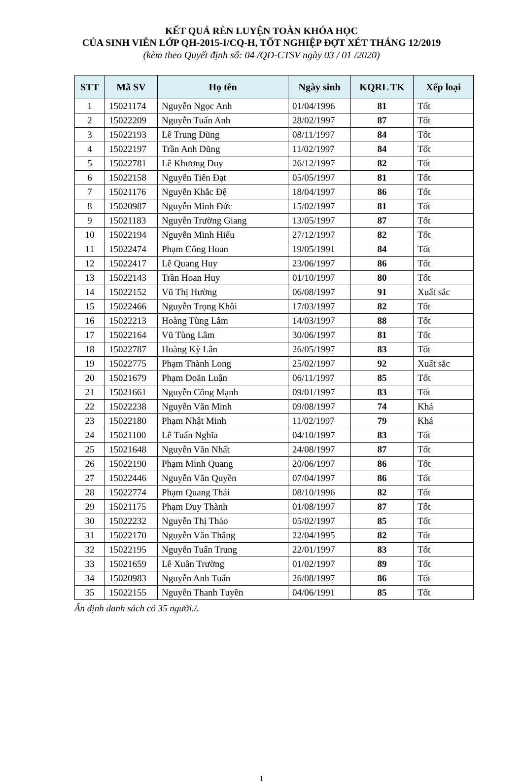KẾT QUẢ RÈN LUYỆN TOÀN KHÓA HỌC
CỦA SINH VIÊN LỚP QH-2015-I/CQ-H, TỐT NGHIỆP ĐỢT XÉT THÁNG 12/2019
(kèm theo Quyết định số: 04 /QĐ-CTSV ngày 03 / 01 /2020)
| STT | Mã SV | Họ tên | Ngày sinh | KQRL TK | Xếp loại |
| --- | --- | --- | --- | --- | --- |
| 1 | 15021174 | Nguyễn Ngọc Anh | 01/04/1996 | 81 | Tốt |
| 2 | 15022209 | Nguyễn Tuấn Anh | 28/02/1997 | 87 | Tốt |
| 3 | 15022193 | Lê Trung Dũng | 08/11/1997 | 84 | Tốt |
| 4 | 15022197 | Trần Anh Dũng | 11/02/1997 | 84 | Tốt |
| 5 | 15022781 | Lê Khương Duy | 26/12/1997 | 82 | Tốt |
| 6 | 15022158 | Nguyễn Tiến Đạt | 05/05/1997 | 81 | Tốt |
| 7 | 15021176 | Nguyễn Khắc Đệ | 18/04/1997 | 86 | Tốt |
| 8 | 15020987 | Nguyễn Minh Đức | 15/02/1997 | 81 | Tốt |
| 9 | 15021183 | Nguyễn Trường Giang | 13/05/1997 | 87 | Tốt |
| 10 | 15022194 | Nguyễn Minh Hiếu | 27/12/1997 | 82 | Tốt |
| 11 | 15022474 | Phạm Công Hoan | 19/05/1991 | 84 | Tốt |
| 12 | 15022417 | Lê Quang Huy | 23/06/1997 | 86 | Tốt |
| 13 | 15022143 | Trần Hoan Huy | 01/10/1997 | 80 | Tốt |
| 14 | 15022152 | Vũ Thị Hường | 06/08/1997 | 91 | Xuất sắc |
| 15 | 15022466 | Nguyễn Trọng Khôi | 17/03/1997 | 82 | Tốt |
| 16 | 15022213 | Hoàng Tùng Lâm | 14/03/1997 | 88 | Tốt |
| 17 | 15022164 | Vũ Tùng Lâm | 30/06/1997 | 81 | Tốt |
| 18 | 15022787 | Hoàng Kỳ Lân | 26/05/1997 | 83 | Tốt |
| 19 | 15022775 | Phạm Thành Long | 25/02/1997 | 92 | Xuất sắc |
| 20 | 15021679 | Phạm Doãn Luận | 06/11/1997 | 85 | Tốt |
| 21 | 15021661 | Nguyễn Công Mạnh | 09/01/1997 | 83 | Tốt |
| 22 | 15022238 | Nguyễn Văn Minh | 09/08/1997 | 74 | Khá |
| 23 | 15022180 | Phạm Nhật Minh | 11/02/1997 | 79 | Khá |
| 24 | 15021100 | Lê Tuấn Nghĩa | 04/10/1997 | 83 | Tốt |
| 25 | 15021648 | Nguyễn Văn Nhất | 24/08/1997 | 87 | Tốt |
| 26 | 15022190 | Phạm Minh Quang | 20/06/1997 | 86 | Tốt |
| 27 | 15022446 | Nguyễn Văn Quyền | 07/04/1997 | 86 | Tốt |
| 28 | 15022774 | Phạm Quang Thái | 08/10/1996 | 82 | Tốt |
| 29 | 15021175 | Phạm Duy Thành | 01/08/1997 | 87 | Tốt |
| 30 | 15022232 | Nguyễn Thị Thảo | 05/02/1997 | 85 | Tốt |
| 31 | 15022170 | Nguyễn Văn Thăng | 22/04/1995 | 82 | Tốt |
| 32 | 15022195 | Nguyễn Tuấn Trung | 22/01/1997 | 83 | Tốt |
| 33 | 15021659 | Lê Xuân Trường | 01/02/1997 | 89 | Tốt |
| 34 | 15020983 | Nguyễn Anh Tuấn | 26/08/1997 | 86 | Tốt |
| 35 | 15022155 | Nguyễn Thanh Tuyền | 04/06/1991 | 85 | Tốt |
Ấn định danh sách có 35 người./.
1